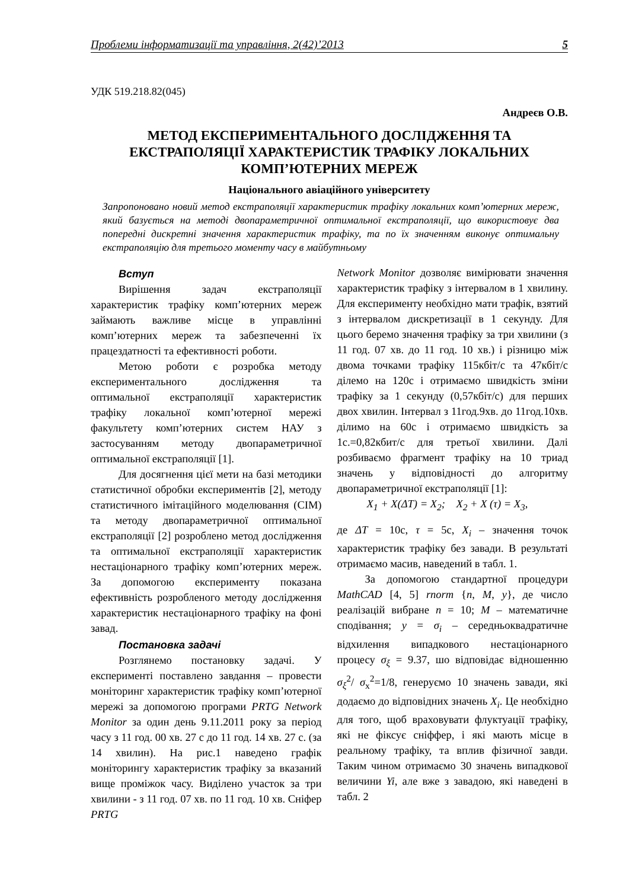Проблеми інформатизації та управління, 2(42)’2013 5
УДК 519.218.82(045)
Андреєв О.В.
МЕТОД ЕКСПЕРИМЕНТАЛЬНОГО ДОСЛІДЖЕННЯ ТА ЕКСТРАПОЛЯЦІЇ ХАРАКТЕРИСТИК ТРАФІКУ ЛОКАЛЬНИХ КОМП’ЮТЕРНИХ МЕРЕЖ
Національного авіаційного університету
Запропоновано новий метод екстраполяції характеристик трафіку локальних комп’ютерних мереж, який базується на методі двопараметричної оптимальної екстраполяції, що використовує два попередні дискретні значення характеристик трафіку, та по їх значенням виконує оптимальну екстраполяцію для третього моменту часу в майбутньому
Вступ
Вирішення задач екстраполяції характеристик трафіку комп’ютерних мереж займають важливе місце в управлінні комп’ютерних мереж та забезпеченні їх працездатності та ефективності роботи.
Метою роботи є розробка методу експериментального дослідження та оптимальної екстраполяції характеристик трафіку локальної комп’ютерної мережі факультету комп’ютерних систем НАУ з застосуванням методу двопараметричної оптимальної екстраполяції [1].
Для досягнення цієї мети на базі методики статистичної обробки експериментів [2], методу статистичного імітаційного моделювання (СІМ) та методу двопараметричної оптимальної екстраполяції [2] розроблено метод дослідження та оптимальної екстраполяції характеристик нестаціонарного трафіку комп’ютерних мереж. За допомогою експерименту показана ефективність розробленого методу дослідження характеристик нестаціонарного трафіку на фоні завад.
Постановка задачі
Розглянемо постановку задачі. У експерименті поставлено завдання – провести моніторинг характеристик трафіку комп’ютерної мережі за допомогою програми PRTG Network Monitor за один день 9.11.2011 року за період часу з 11 год. 00 хв. 27 с до 11 год. 14 хв. 27 с. (за 14 хвилин). На рис.1 наведено графік моніторингу характеристик трафіку за вказаний вище проміжок часу. Виділено участок за три хвилини - з 11 год. 07 хв. по 11 год. 10 хв. Сніфер PRTG
Network Monitor дозволяє вимірювати значення характеристик трафіку з інтервалом в 1 хвилину. Для експерименту необхідно мати трафік, взятий з інтервалом дискретизації в 1 секунду. Для цього беремо значення трафіку за три хвилини (з 11 год. 07 хв. до 11 год. 10 хв.) і різницю між двома точками трафіку 115кбіт/с та 47кбіт/с ділемо на 120с і отримаємо швидкість зміни трафіку за 1 секунду (0,57кбіт/с) для перших двох хвилин. Інтервал з 11год.9хв. до 11год.10хв. ділимо на 60с і отримаємо швидкість за 1с.=0,82кбит/с для третьої хвилини. Далі розбиваємо фрагмент трафіку на 10 триад значень у відповідності до алгоритму двопараметричної екстраполяції [1]:
X<sub>1</sub> + X(ΔT) = X<sub>2</sub>; X<sub>2</sub> + X (τ) = X<sub>3</sub>,
де ΔT = 10с, τ = 5с, X<sub>i</sub> – значення точок характеристик трафіку без завади. В результаті отримаємо масив, наведений в табл. 1.
За допомогою стандартної процедури MathCAD [4, 5] rnorm {n, M, y}, де число реалізацій вибране n = 10; M – математичне сподівання; y = σ<sub>i</sub> – середньоквадратичне відхилення випадкового нестаціонарного процесу σ<sub>ξ</sub> = 9.37, шо відповідає відношенню σ<sub>ξ</sub><sup>2</sup>/ σ<sub>x</sub><sup>2</sup>=1/8, генеруємо 10 значень завади, які додаємо до відповідних значень X<sub>i</sub>. Це необхідно для того, щоб враховувати флуктуації трафіку, які не фіксує сніффер, і які мають місце в реальному трафіку, та вплив фізичної завди. Таким чином отримаємо 30 значень випадкової величини Yi, але вже з завадою, які наведені в табл. 2